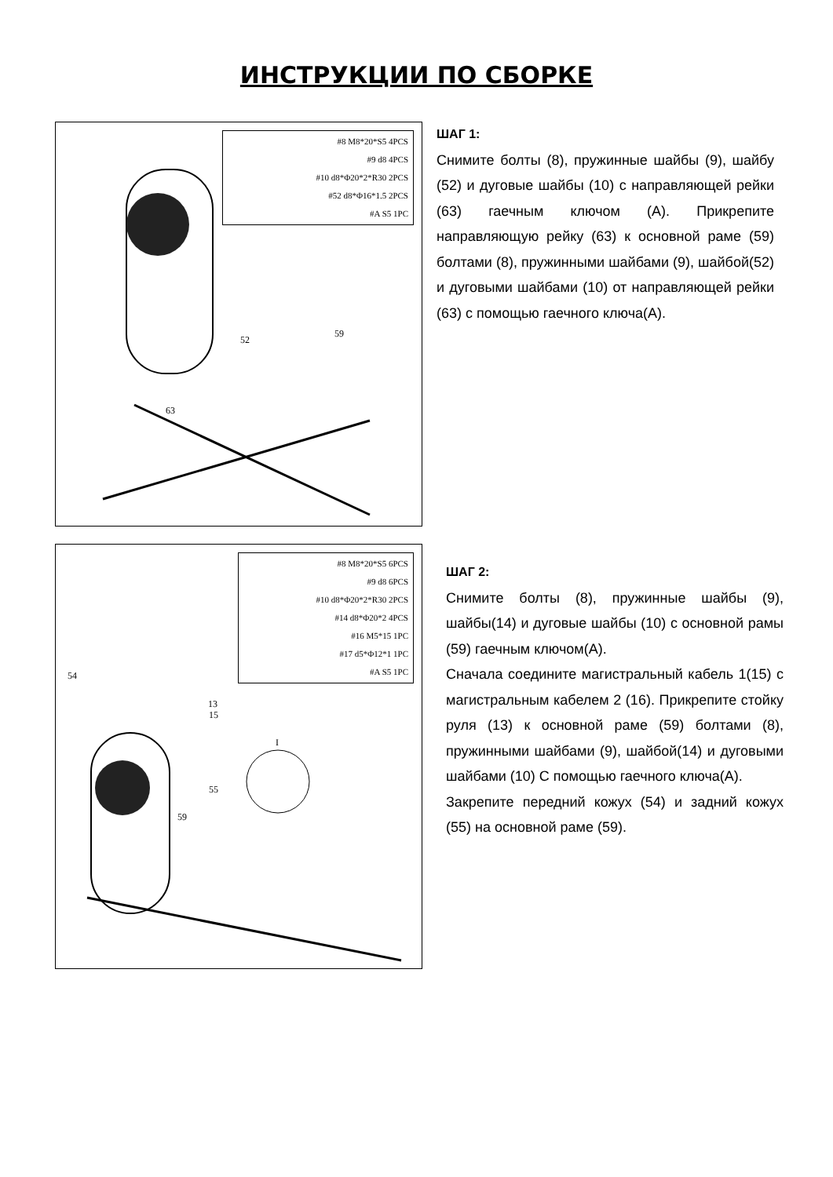ИНСТРУКЦИИ ПО СБОРКЕ
#8 M8*20*S5 4PCS
#9 d8 4PCS
#10 d8*Φ20*2*R30 2PCS
#52 d8*Φ16*1.5 2PCS
#A S5 1PC
52
59
63
ШАГ 1:
Снимите болты (8), пружинные шайбы (9), шайбу (52) и дуговые шайбы (10) с направляющей рейки (63) гаечным ключом (А). Прикрепите направляющую рейку (63) к основной раме (59) болтами (8), пружинными шайбами (9), шайбой(52) и дуговыми шайбами (10) от направляющей рейки (63) с помощью гаечного ключа(А).
#8 M8*20*S5 6PCS
#9 d8 6PCS
#10 d8*Φ20*2*R30 2PCS
#14 d8*Φ20*2 4PCS
#16 M5*15 1PC
#17 d5*Φ12*1 1PC
#A S5 1PC
I
13
15
55
59
54
ШАГ 2:
Снимите болты (8), пружинные шайбы (9), шайбы(14) и дуговые шайбы (10) с основной рамы (59) гаечным ключом(А).
Сначала соедините магистральный кабель 1(15) с магистральным кабелем 2 (16). Прикрепите стойку руля (13) к основной раме (59) болтами (8), пружинными шайбами (9), шайбой(14) и дуговыми шайбами (10) С помощью гаечного ключа(А).
Закрепите передний кожух (54) и задний кожух (55) на основной раме (59).